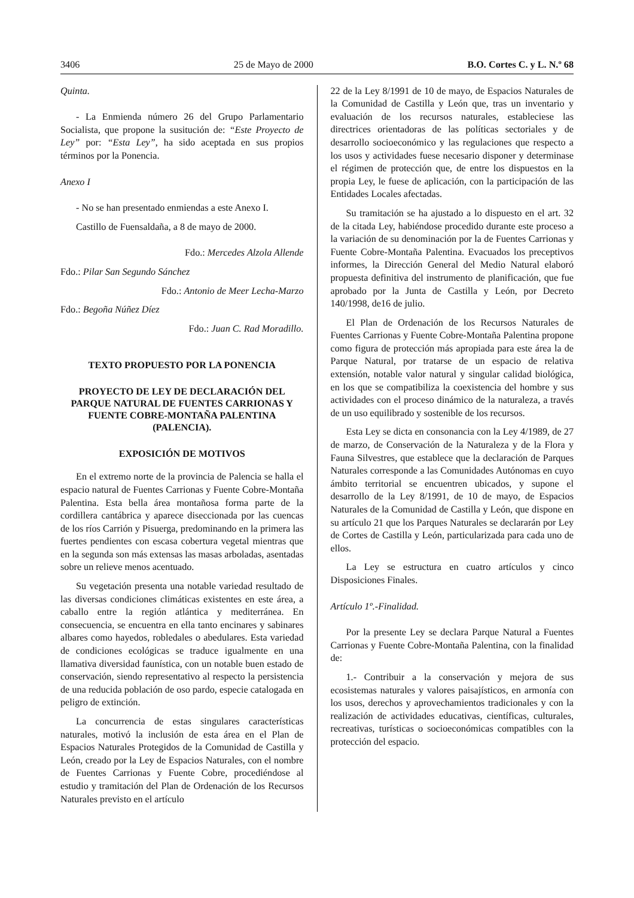3406 25 de Mayo de 2000 B.O. Cortes C. y L. N.º 68
Quinta.
- La Enmienda número 26 del Grupo Parlamentario Socialista, que propone la susitución de: “Este Proyecto de Ley” por: “Esta Ley”, ha sido aceptada en sus propios términos por la Ponencia.
Anexo I
- No se han presentado enmiendas a este Anexo I.
Castillo de Fuensaldaña, a 8 de mayo de 2000.
Fdo.: Mercedes Alzola Allende
Fdo.: Pilar San Segundo Sánchez
Fdo.: Antonio de Meer Lecha-Marzo
Fdo.: Begoña Núñez Díez
Fdo.: Juan C. Rad Moradillo.
TEXTO PROPUESTO POR LA PONENCIA
PROYECTO DE LEY DE DECLARACIÓN DEL PARQUE NATURAL DE FUENTES CARRIONAS Y FUENTE COBRE-MONTAÑA PALENTINA (PALENCIA).
EXPOSICIÓN DE MOTIVOS
En el extremo norte de la provincia de Palencia se halla el espacio natural de Fuentes Carrionas y Fuente Cobre-Montaña Palentina. Esta bella área montañosa forma parte de la cordillera cantábrica y aparece diseccionada por las cuencas de los ríos Carrión y Pisuerga, predominando en la primera las fuertes pendientes con escasa cobertura vegetal mientras que en la segunda son más extensas las masas arboladas, asentadas sobre un relieve menos acentuado.
Su vegetación presenta una notable variedad resultado de las diversas condiciones climáticas existentes en este área, a caballo entre la región atlántica y mediterránea. En consecuencia, se encuentra en ella tanto encinares y sabinares albares como hayedos, robledales o abedulares. Esta variedad de condiciones ecológicas se traduce igualmente en una llamativa diversidad faunística, con un notable buen estado de conservación, siendo representativo al respecto la persistencia de una reducida población de oso pardo, especie catalogada en peligro de extinción.
La concurrencia de estas singulares características naturales, motivó la inclusión de esta área en el Plan de Espacios Naturales Protegidos de la Comunidad de Castilla y León, creado por la Ley de Espacios Naturales, con el nombre de Fuentes Carrionas y Fuente Cobre, procediéndose al estudio y tramitación del Plan de Ordenación de los Recursos Naturales previsto en el artículo
22 de la Ley 8/1991 de 10 de mayo, de Espacios Naturales de la Comunidad de Castilla y León que, tras un inventario y evaluación de los recursos naturales, estableciese las directrices orientadoras de las políticas sectoriales y de desarrollo socioeconómico y las regulaciones que respecto a los usos y actividades fuese necesario disponer y determinase el régimen de protección que, de entre los dispuestos en la propia Ley, le fuese de aplicación, con la participación de las Entidades Locales afectadas.
Su tramitación se ha ajustado a lo dispuesto en el art. 32 de la citada Ley, habiéndose procedido durante este proceso a la variación de su denominación por la de Fuentes Carrionas y Fuente Cobre-Montaña Palentina. Evacuados los preceptivos informes, la Dirección General del Medio Natural elaboró propuesta definitiva del instrumento de planificación, que fue aprobado por la Junta de Castilla y León, por Decreto 140/1998, de16 de julio.
El Plan de Ordenación de los Recursos Naturales de Fuentes Carrionas y Fuente Cobre-Montaña Palentina propone como figura de protección más apropiada para este área la de Parque Natural, por tratarse de un espacio de relativa extensión, notable valor natural y singular calidad biológica, en los que se compatibiliza la coexistencia del hombre y sus actividades con el proceso dinámico de la naturaleza, a través de un uso equilibrado y sostenible de los recursos.
Esta Ley se dicta en consonancia con la Ley 4/1989, de 27 de marzo, de Conservación de la Naturaleza y de la Flora y Fauna Silvestres, que establece que la declaración de Parques Naturales corresponde a las Comunidades Autónomas en cuyo ámbito territorial se encuentren ubicados, y supone el desarrollo de la Ley 8/1991, de 10 de mayo, de Espacios Naturales de la Comunidad de Castilla y León, que dispone en su artículo 21 que los Parques Naturales se declararán por Ley de Cortes de Castilla y León, particularizada para cada uno de ellos.
La Ley se estructura en cuatro artículos y cinco Disposiciones Finales.
Artículo 1º.-Finalidad.
Por la presente Ley se declara Parque Natural a Fuentes Carrionas y Fuente Cobre-Montaña Palentina, con la finalidad de:
1.- Contribuir a la conservación y mejora de sus ecosistemas naturales y valores paisajísticos, en armonía con los usos, derechos y aprovechamientos tradicionales y con la realización de actividades educativas, científicas, culturales, recreativas, turísticas o socioeconómicas compatibles con la protección del espacio.